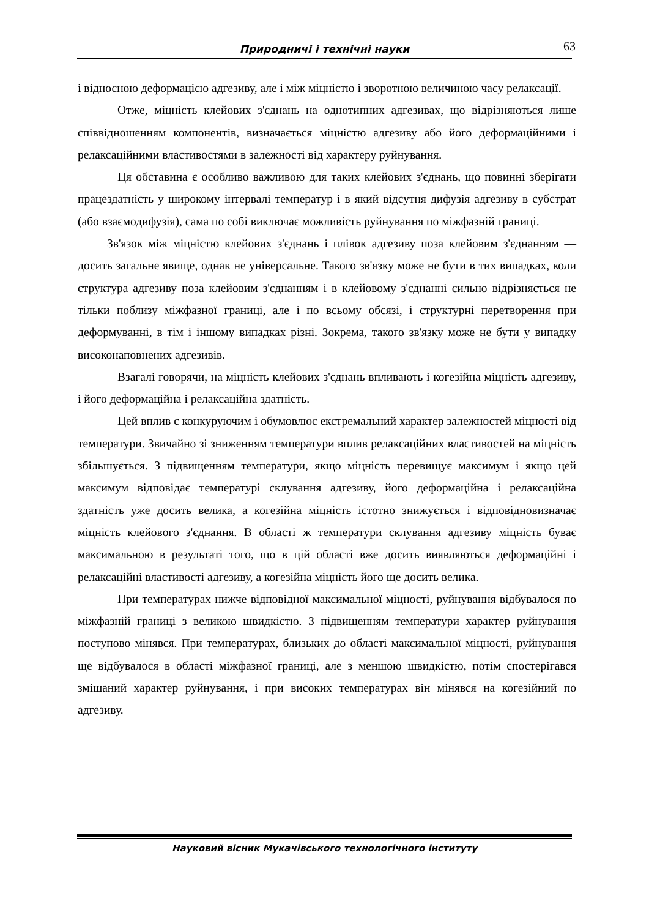Природничі і технічні науки
63
і відносною деформацією адгезиву, але і між міцністю і зворотною величиною часу релаксації.
Отже, міцність клейових з'єднань на однотипних адгезивах, що відрізняються лише співвідношенням компонентів, визначається міцністю адгезиву або його деформаційними і релаксаційними властивостями в залежності від характеру руйнування.
Ця обставина є особливо важливою для таких клейових з'єднань, що повинні зберігати працездатність у широкому інтервалі температур і в який відсутня дифузія адгезиву в субстрат (або взаємодифузія), сама по собі виключає можливість руйнування по міжфазній границі.
Зв'язок між міцністю клейових з'єднань і плівок адгезиву поза клейовим з'єднанням — досить загальне явище, однак не універсальне. Такого зв'язку може не бути в тих випадках, коли структура адгезиву поза клейовим з'єднанням і в клейовому з'єднанні сильно відрізняється не тільки поблизу міжфазної границі, але і по всьому обсязі, і структурні перетворення при деформуванні, в тім і іншому випадках різні. Зокрема, такого зв'язку може не бути у випадку високонаповнених адгезивів.
Взагалі говорячи, на міцність клейових з'єднань впливають і когезійна міцність адгезиву, і його деформаційна і релаксаційна здатність.
Цей вплив є конкуруючим і обумовлює екстремальний характер залежностей міцності від температури. Звичайно зі зниженням температури вплив релаксаційних властивостей на міцність збільшується. З підвищенням температури, якщо міцність перевищує максимум і якщо цей максимум відповідає температурі склування адгезиву, його деформаційна і релаксаційна здатність уже досить велика, а когезійна міцність істотно знижується і відповідновизначає міцність клейового з'єднання. В області ж температури склування адгезиву міцність буває максимальною в результаті того, що в цій області вже досить виявляються деформаційні і релаксаційні властивості адгезиву, а когезійна міцність його ще досить велика.
При температурах нижче відповідної максимальної міцності, руйнування відбувалося по міжфазній границі з великою швидкістю. З підвищенням температури характер руйнування поступово мінявся. При температурах, близьких до області максимальної міцності, руйнування ще відбувалося в області міжфазної границі, але з меншою швидкістю, потім спостерігався змішаний характер руйнування, і при високих температурах він мінявся на когезійний по адгезиву.
Науковий вісник Мукачівського технологічного інституту